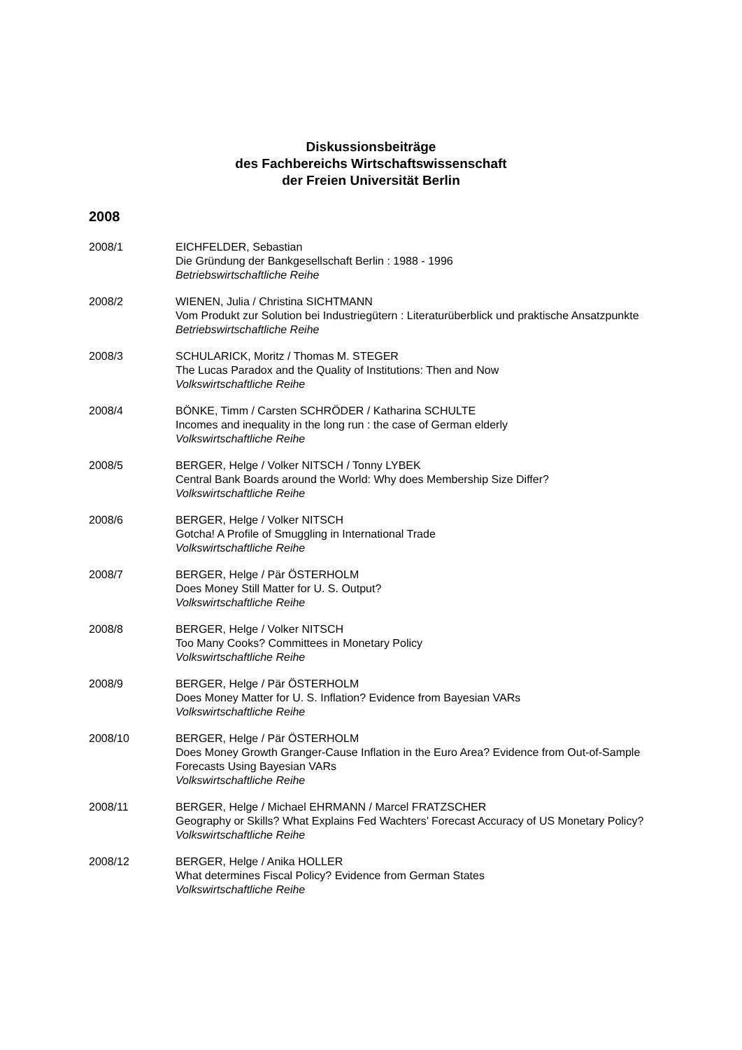Diskussionsbeiträge
des Fachbereichs Wirtschaftswissenschaft
der Freien Universität Berlin
2008
2008/1 EICHFELDER, Sebastian
Die Gründung der Bankgesellschaft Berlin : 1988 - 1996
Betriebswirtschaftliche Reihe
2008/2 WIENEN, Julia / Christina SICHTMANN
Vom Produkt zur Solution bei Industriegütern : Literaturüberblick und praktische Ansatzpunkte
Betriebswirtschaftliche Reihe
2008/3 SCHULARICK, Moritz / Thomas M. STEGER
The Lucas Paradox and the Quality of Institutions: Then and Now
Volkswirtschaftliche Reihe
2008/4 BÖNKE, Timm / Carsten SCHRÖDER / Katharina SCHULTE
Incomes and inequality in the long run : the case of German elderly
Volkswirtschaftliche Reihe
2008/5 BERGER, Helge / Volker NITSCH / Tonny LYBEK
Central Bank Boards around the World: Why does Membership Size Differ?
Volkswirtschaftliche Reihe
2008/6 BERGER, Helge / Volker NITSCH
Gotcha! A Profile of Smuggling in International Trade
Volkswirtschaftliche Reihe
2008/7 BERGER, Helge / Pär ÖSTERHOLM
Does Money Still Matter for U. S. Output?
Volkswirtschaftliche Reihe
2008/8 BERGER, Helge / Volker NITSCH
Too Many Cooks? Committees in Monetary Policy
Volkswirtschaftliche Reihe
2008/9 BERGER, Helge / Pär ÖSTERHOLM
Does Money Matter for U. S. Inflation? Evidence from Bayesian VARs
Volkswirtschaftliche Reihe
2008/10 BERGER, Helge / Pär ÖSTERHOLM
Does Money Growth Granger-Cause Inflation in the Euro Area? Evidence from Out-of-Sample Forecasts Using Bayesian VARs
Volkswirtschaftliche Reihe
2008/11 BERGER, Helge / Michael EHRMANN / Marcel FRATZSCHER
Geography or Skills? What Explains Fed Wachters’ Forecast Accuracy of US Monetary Policy?
Volkswirtschaftliche Reihe
2008/12 BERGER, Helge / Anika HOLLER
What determines Fiscal Policy? Evidence from German States
Volkswirtschaftliche Reihe